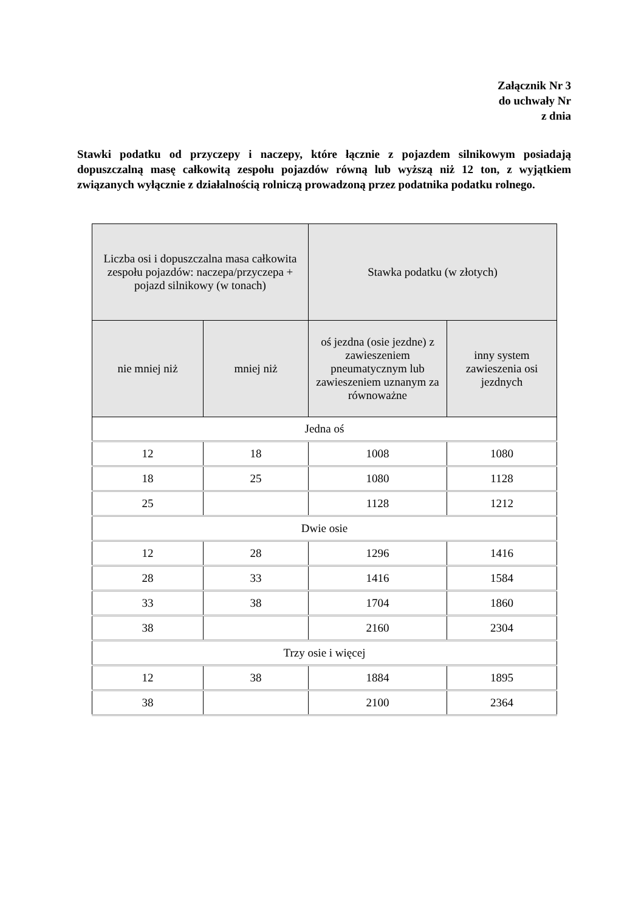Załącznik Nr 3
do uchwały Nr
z dnia
Stawki podatku od przyczepy i naczepy, które łącznie z pojazdem silnikowym posiadają dopuszczalną masę całkowitą zespołu pojazdów równą lub wyższą niż 12 ton, z wyjątkiem związanych wyłącznie z działalnością rolniczą prowadzoną przez podatnika podatku rolnego.
| Liczba osi i dopuszczalna masa całkowita zespołu pojazdów: naczepa/przyczepa + pojazd silnikowy (w tonach) | | Stawka podatku (w złotych) | |
| --- | --- | --- | --- |
| nie mniej niż | mniej niż | oś jezdna (osie jezdne) z zawieszeniem pneumatycznym lub zawieszeniem uznanym za równoważne | inny system zawieszenia osi jezdnych |
| Jedna oś | | | |
| 12 | 18 | 1008 | 1080 |
| 18 | 25 | 1080 | 1128 |
| 25 | | 1128 | 1212 |
| Dwie osie | | | |
| 12 | 28 | 1296 | 1416 |
| 28 | 33 | 1416 | 1584 |
| 33 | 38 | 1704 | 1860 |
| 38 | | 2160 | 2304 |
| Trzy osie i więcej | | | |
| 12 | 38 | 1884 | 1895 |
| 38 | | 2100 | 2364 |